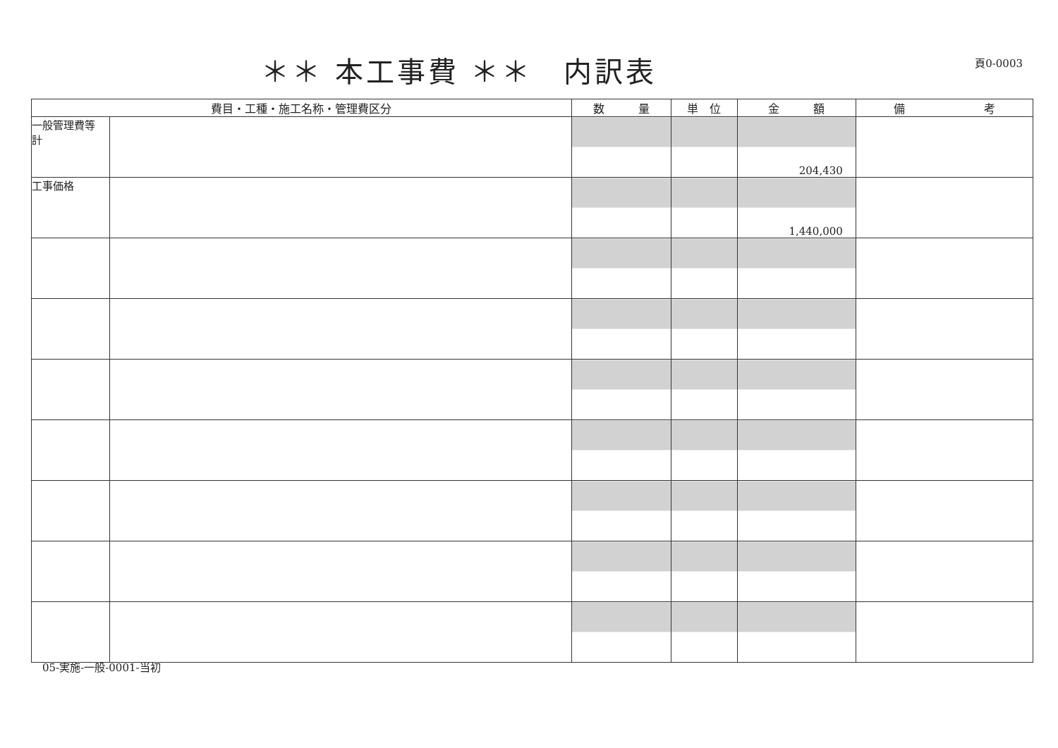＊＊ 本工事費 ＊＊　内訳表
頁0-0003
| 費目・工種・施工名称・管理費区分 | | 数 量 | 単 位 | 金 額 | 備 考 |
| --- | --- | --- | --- | --- | --- |
| 一般管理費等 計 | | | | 204,430 | |
| 工事価格 | | | | 1,440,000 | |
05-実施-一般-0001-当初